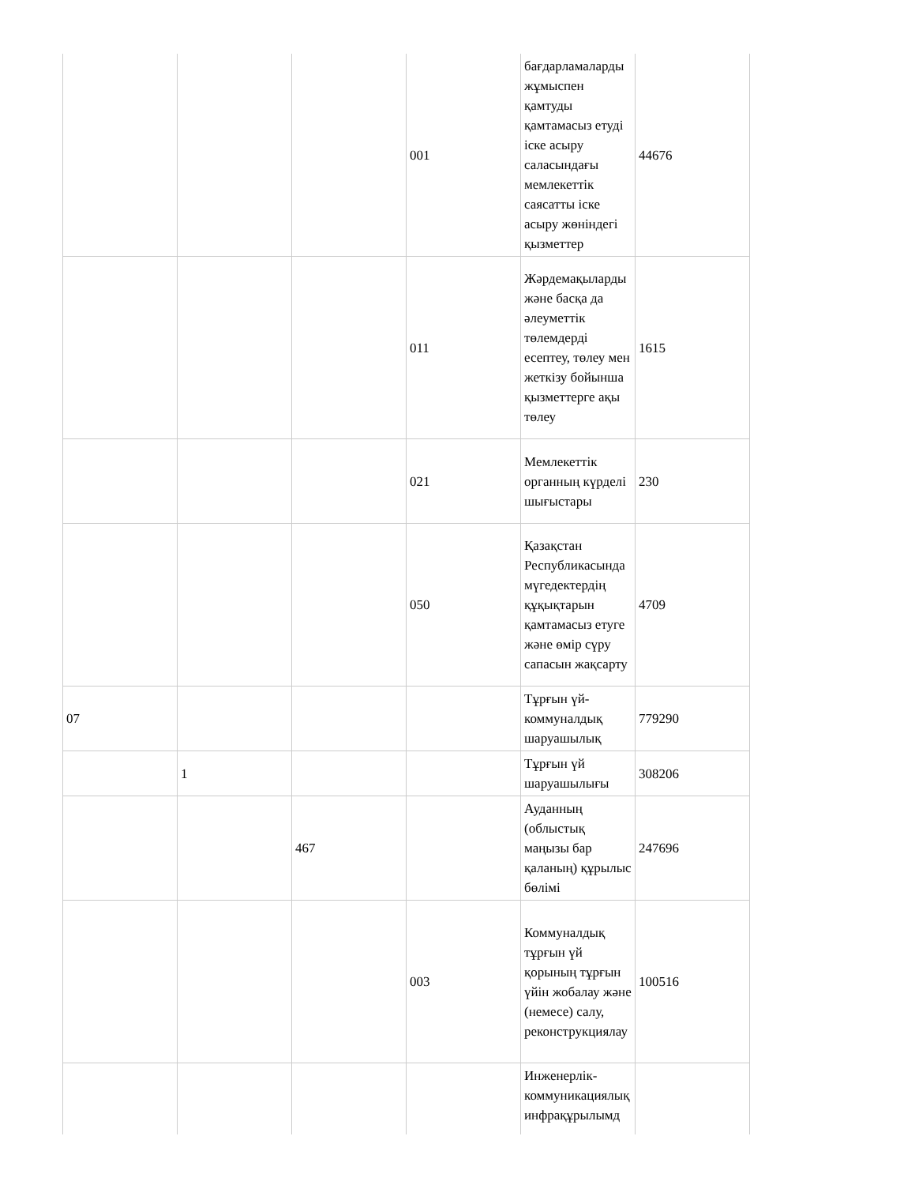| | | | 001 | бағдарламаларды жұмыспен қамтуды қамтамасыз етуді іске асыру саласындағы мемлекеттік саясатты іске асыру жөніндегі қызметтер | 44676 |
| | | | 011 | Жәрдемақыларды және басқа да әлеуметтік төлемдерді есептеу, төлеу мен жеткізу бойынша қызметтерге ақы төлеу | 1615 |
| | | | 021 | Мемлекеттік органның күрделі шығыстары | 230 |
| | | | 050 | Қазақстан Республикасында мүгедектердің құқықтарын қамтамасыз етуге және өмір сүру сапасын жақсарту | 4709 |
| 07 | | | | Тұрғын үй-коммуналдық шаруашылық | 779290 |
| | 1 | | | Тұрғын үй шаруашылығы | 308206 |
| | | 467 | | Ауданның (облыстық маңызы бар қаланың) құрылыс бөлімі | 247696 |
| | | | 003 | Коммуналдық тұрғын үй қорының тұрғын үйін жобалау және (немесе) салу, реконструкциялау | 100516 |
| | | | | Инженерлік-коммуникациялық инфрақұрылымд | |